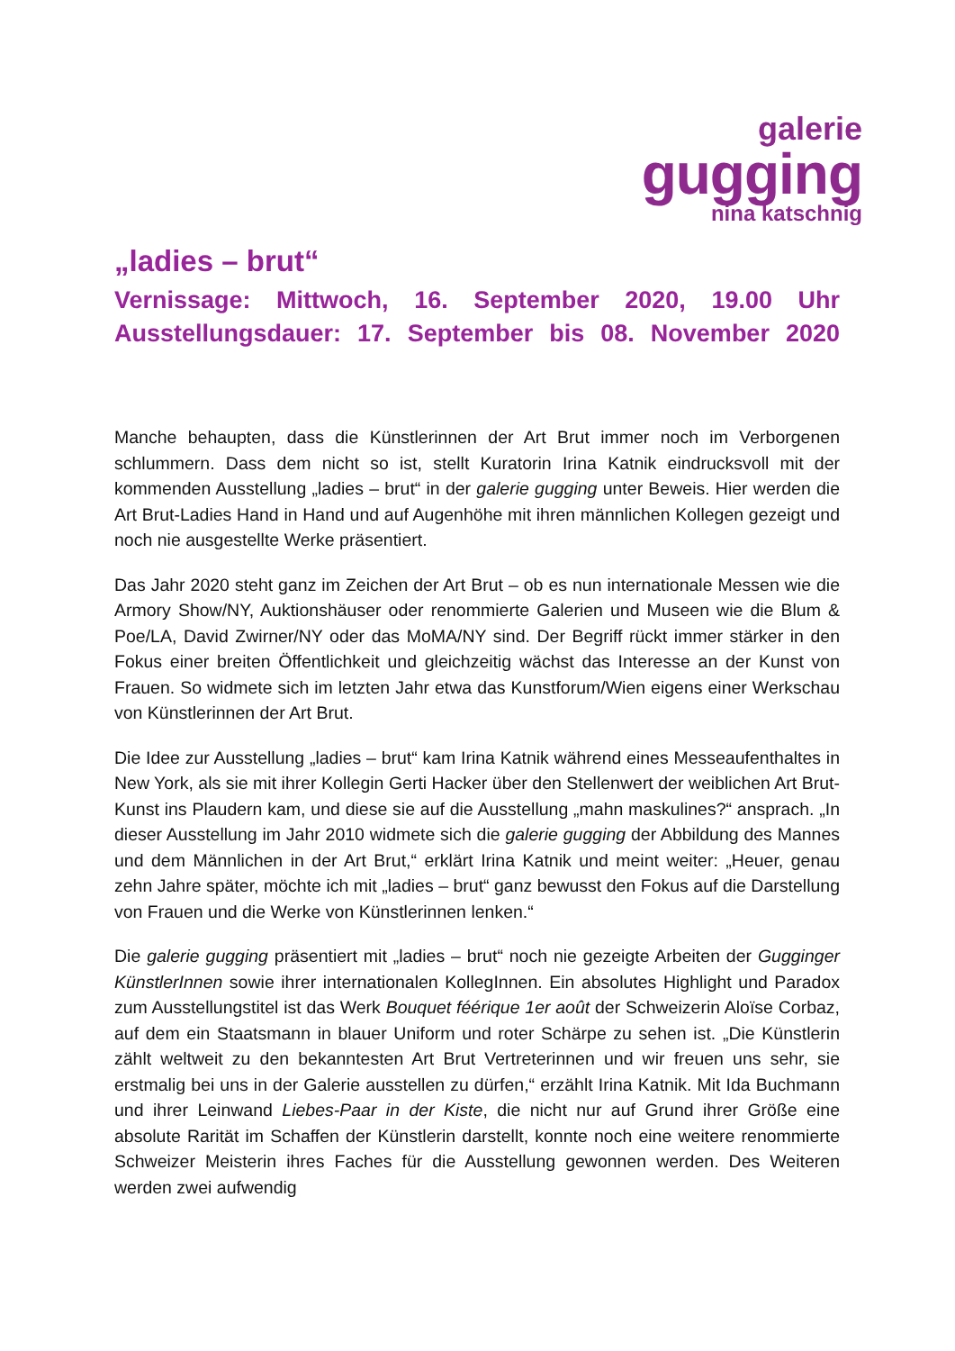galerie
gugging
nina katschnig
„ladies – brut“
Vernissage: Mittwoch, 16. September 2020, 19.00 Uhr
Ausstellungsdauer: 17. September bis 08. November 2020
Manche behaupten, dass die Künstlerinnen der Art Brut immer noch im Verborgenen schlummern. Dass dem nicht so ist, stellt Kuratorin Irina Katnik eindrucksvoll mit der kommenden Ausstellung „ladies – brut“ in der galerie gugging unter Beweis. Hier werden die Art Brut-Ladies Hand in Hand und auf Augenhöhe mit ihren männlichen Kollegen gezeigt und noch nie ausgestellte Werke präsentiert.
Das Jahr 2020 steht ganz im Zeichen der Art Brut – ob es nun internationale Messen wie die Armory Show/NY, Auktionshäuser oder renommierte Galerien und Museen wie die Blum & Poe/LA, David Zwirner/NY oder das MoMA/NY sind. Der Begriff rückt immer stärker in den Fokus einer breiten Öffentlichkeit und gleichzeitig wächst das Interesse an der Kunst von Frauen. So widmete sich im letzten Jahr etwa das Kunstforum/Wien eigens einer Werkschau von Künstlerinnen der Art Brut.
Die Idee zur Ausstellung „ladies – brut“ kam Irina Katnik während eines Messeaufenthaltes in New York, als sie mit ihrer Kollegin Gerti Hacker über den Stellenwert der weiblichen Art Brut-Kunst ins Plaudern kam, und diese sie auf die Ausstellung „mahn maskulines?“ ansprach. „In dieser Ausstellung im Jahr 2010 widmete sich die galerie gugging der Abbildung des Mannes und dem Männlichen in der Art Brut,“ erklärt Irina Katnik und meint weiter: „Heuer, genau zehn Jahre später, möchte ich mit „ladies – brut“ ganz bewusst den Fokus auf die Darstellung von Frauen und die Werke von Künstlerinnen lenken.“
Die galerie gugging präsentiert mit „ladies – brut“ noch nie gezeigte Arbeiten der Gugginger KünstlerInnen sowie ihrer internationalen KollegInnen. Ein absolutes Highlight und Paradox zum Ausstellungstitel ist das Werk Bouquet féérique 1er août der Schweizerin Aloïse Corbaz, auf dem ein Staatsmann in blauer Uniform und roter Schärpe zu sehen ist. „Die Künstlerin zählt weltweit zu den bekanntesten Art Brut Vertreterinnen und wir freuen uns sehr, sie erstmalig bei uns in der Galerie ausstellen zu dürfen,“ erzählt Irina Katnik. Mit Ida Buchmann und ihrer Leinwand Liebes-Paar in der Kiste, die nicht nur auf Grund ihrer Größe eine absolute Rarität im Schaffen der Künstlerin darstellt, konnte noch eine weitere renommierte Schweizer Meisterin ihres Faches für die Ausstellung gewonnen werden. Des Weiteren werden zwei aufwendig